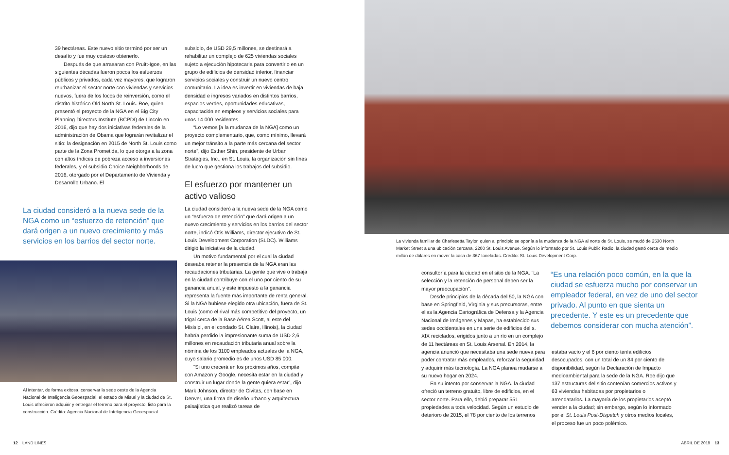39 hectáreas. Este nuevo sitio terminó por ser un desafío y fue muy costoso obtenerlo.
Después de que arrasaran con Pruitt-Igoe, en las siguientes décadas fueron pocos los esfuerzos públicos y privados, cada vez mayores, que lograron reurbanizar el sector norte con viviendas y servicios nuevos, fuera de los focos de reinversión, como el distrito histórico Old North St. Louis. Roe, quien presentó el proyecto de la NGA en el Big City Planning Directors Institute (BCPDI) de Lincoln en 2016, dijo que hay dos iniciativas federales de la administración de Obama que lograrán revitalizar el sitio: la designación en 2015 de North St. Louis como parte de la Zona Prometida, lo que otorga a la zona con altos índices de pobreza acceso a inversiones federales, y el subsidio Choice Neighborhoods de 2016, otorgado por el Departamento de Vivienda y Desarrollo Urbano. El
La ciudad consideró a la nueva sede de la NGA como un “esfuerzo de retención” que dará origen a un nuevo crecimiento y más servicios en los barrios del sector norte.
Al intentar, de forma exitosa, conservar la sede oeste de la Agencia Nacional de Inteligencia Geoespacial, el estado de Misuri y la ciudad de St. Louis ofrecieron adquirir y entregar el terreno para el proyecto, listo para la construcción. Crédito: Agencia Nacional de Inteligencia Geoespacial
subsidio, de USD 29,5 millones, se destinará a rehabilitar un complejo de 625 viviendas sociales sujeto a ejecución hipotecaria para convertirlo en un grupo de edificios de densidad inferior, financiar servicios sociales y construir un nuevo centro comunitario. La idea es invertir en viviendas de baja densidad e ingresos variados en distintos barrios, espacios verdes, oportunidades educativas, capacitación en empleos y servicios sociales para unos 14 000 residentes.
“Lo vemos [a la mudanza de la NGA] como un proyecto complementario, que, como mínimo, llevará un mejor tránsito a la parte más cercana del sector norte”, dijo Esther Shin, presidente de Urban Strategies, Inc., en St. Louis, la organización sin fines de lucro que gestiona los trabajos del subsidio.
El esfuerzo por mantener un activo valioso
La ciudad consideró a la nueva sede de la NGA como un “esfuerzo de retención” que dará origen a un nuevo crecimiento y servicios en los barrios del sector norte, indicó Otis Williams, director ejecutivo de St. Louis Development Corporation (SLDC). Williams dirigió la iniciativa de la ciudad.
Un motivo fundamental por el cual la ciudad deseaba retener la presencia de la NGA eran las recaudaciones tributarias. La gente que vive o trabaja en la ciudad contribuye con el uno por ciento de su ganancia anual, y este impuesto a la ganancia representa la fuente más importante de renta general. Si la NGA hubiese elegido otra ubicación, fuera de St. Louis (como el rival más competitivo del proyecto, un trigal cerca de la Base Aérea Scott, al este del Misisipi, en el condado St. Claire, Illinois), la ciudad habría perdido la impresionante suma de USD 2,6 millones en recaudación tributaria anual sobre la nómina de los 3100 empleados actuales de la NGA, cuyo salario promedio es de unos USD 85 000.
“Si uno crecerá en los próximos años, compite con Amazon y Google, necesita estar en la ciudad y construir un lugar donde la gente quiera estar”, dijo Mark Johnson, director de Civitas, con base en Denver, una firma de diseño urbano y arquitectura paisajística que realizó tareas de
La vivienda familiar de Charlesetta Taylor, quien al principio se oponía a la mudanza de la NGA al norte de St. Louis, se mudó de 2530 North Market Street a una ubicación cercana, 2200 St. Louis Avenue. Según lo informado por St. Louis Public Radio, la ciudad gastó cerca de medio millón de dólares en mover la casa de 367 toneladas. Crédito: St. Louis Development Corp.
consultoría para la ciudad en el sitio de la NGA. “La selección y la retención de personal deben ser la mayor preocupación”.
Desde principios de la década del 50, la NGA con base en Springfield, Virginia y sus precursoras, entre ellas la Agencia Cartográfica de Defensa y la Agencia Nacional de Imágenes y Mapas, ha establecido sus sedes occidentales en una serie de edificios del s. XIX reciclados, erigidos junto a un río en un complejo de 11 hectáreas en St. Louis Arsenal. En 2014, la agencia anunció que necesitaba una sede nueva para poder contratar más empleados, reforzar la seguridad y adquirir más tecnología. La NGA planea mudarse a su nuevo hogar en 2024.
En su intento por conservar la NGA, la ciudad ofreció un terreno gratuito, libre de edificios, en el sector norte. Para ello, debió preparar 551 propiedades a toda velocidad. Según un estudio de deterioro de 2015, el 78 por ciento de los terrenos
“Es una relación poco común, en la que la ciudad se esfuerza mucho por conservar un empleador federal, en vez de uno del sector privado. Al punto en que sienta un precedente. Y este es un precedente que debemos considerar con mucha atención”.
estaba vacío y el 6 por ciento tenía edificios desocupados, con un total de un 84 por ciento de disponibilidad, según la Declaración de Impacto medioambiental para la sede de la NGA. Roe dijo que 137 estructuras del sitio contenían comercios activos y 63 viviendas habitadas por propietarios o arrendatarios. La mayoría de los propietarios aceptó vender a la ciudad; sin embargo, según lo informado por el St. Louis Post-Dispatch y otros medios locales, el proceso fue un poco polémico.
12 LAND LINES ABRIL DE 2018 13